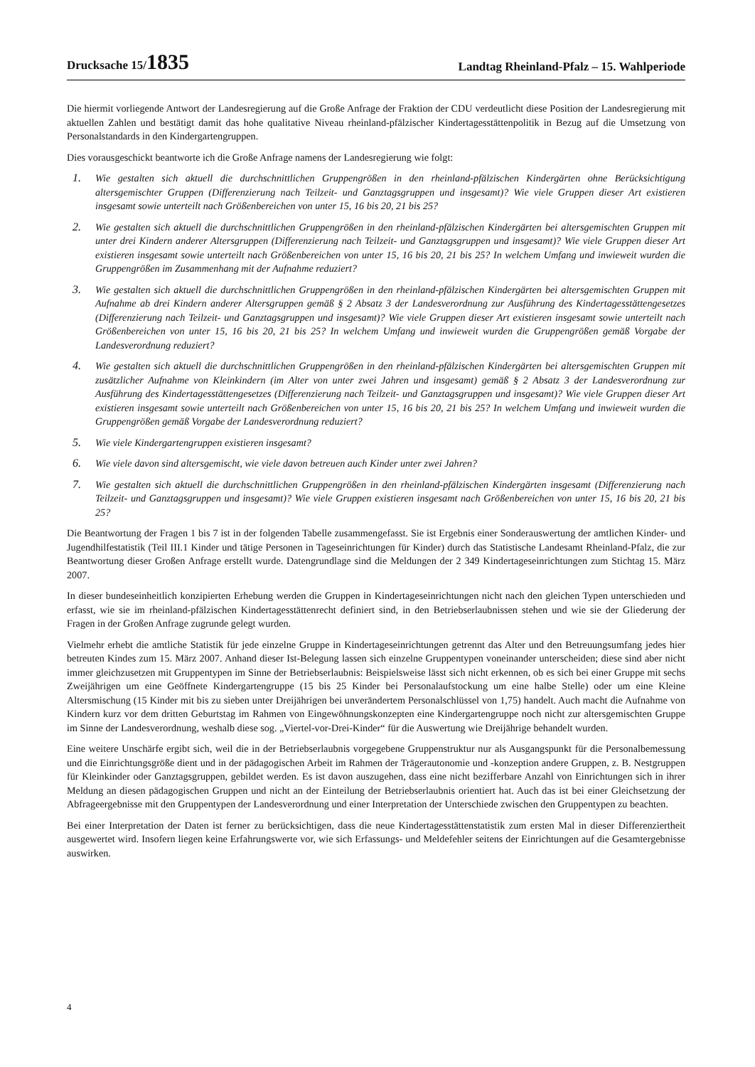Drucksache 15/1835 Landtag Rheinland-Pfalz – 15. Wahlperiode
Die hiermit vorliegende Antwort der Landesregierung auf die Große Anfrage der Fraktion der CDU verdeutlicht diese Position der Landesregierung mit aktuellen Zahlen und bestätigt damit das hohe qualitative Niveau rheinland-pfälzischer Kindertagesstätten­politik in Bezug auf die Umsetzung von Personalstandards in den Kindergartengruppen.
Dies vorausgeschickt beantworte ich die Große Anfrage namens der Landesregierung wie folgt:
1.
Wie gestalten sich aktuell die durchschnittlichen Gruppengrößen in den rheinland-pfälzischen Kindergärten ohne Berücksichtigung altersgemischter Gruppen (Differenzierung nach Teilzeit- und Ganztagsgruppen und insgesamt)? Wie viele Gruppen dieser Art existieren insgesamt sowie unterteilt nach Größenbereichen von unter 15, 16 bis 20, 21 bis 25?
2.
Wie gestalten sich aktuell die durchschnittlichen Gruppengrößen in den rheinland-pfälzischen Kindergärten bei altersgemischten Gruppen mit unter drei Kindern anderer Altersgruppen (Differenzierung nach Teilzeit- und Ganztagsgruppen und insgesamt)? Wie viele Gruppen dieser Art existieren insgesamt sowie unterteilt nach Größenbereichen von unter 15, 16 bis 20, 21 bis 25? In welchem Umfang und inwieweit wurden die Gruppengrößen im Zusammenhang mit der Aufnahme reduziert?
3.
Wie gestalten sich aktuell die durchschnittlichen Gruppengrößen in den rheinland-pfälzischen Kindergärten bei altersgemischten Gruppen mit Aufnahme ab drei Kindern anderer Altersgruppen gemäß § 2 Absatz 3 der Landesverordnung zur Ausführung des Kindertagesstättengesetzes (Differenzierung nach Teilzeit- und Ganztagsgruppen und insgesamt)? Wie viele Gruppen dieser Art existieren insgesamt sowie unterteilt nach Größenbereichen von unter 15, 16 bis 20, 21 bis 25? In welchem Umfang und inwieweit wurden die Gruppengrößen gemäß Vorgabe der Landesverordnung reduziert?
4.
Wie gestalten sich aktuell die durchschnittlichen Gruppengrößen in den rheinland-pfälzischen Kindergärten bei altersgemischten Gruppen mit zusätzlicher Aufnahme von Kleinkindern (im Alter von unter zwei Jahren und insgesamt) gemäß § 2 Absatz 3 der Landesverordnung zur Ausführung des Kindertagesstättengesetzes (Differenzierung nach Teilzeit- und Ganztagsgruppen und insgesamt)? Wie viele Gruppen dieser Art existieren insgesamt sowie unterteilt nach Größenbereichen von unter 15, 16 bis 20, 21 bis 25? In welchem Umfang und inwieweit wurden die Gruppengrößen gemäß Vorgabe der Landesverordnung reduziert?
5.
Wie viele Kindergartengruppen existieren insgesamt?
6.
Wie viele davon sind altersgemischt, wie viele davon betreuen auch Kinder unter zwei Jahren?
7.
Wie gestalten sich aktuell die durchschnittlichen Gruppengrößen in den rheinland-pfälzischen Kindergärten insgesamt (Differenzierung nach Teilzeit- und Ganztagsgruppen und insgesamt)? Wie viele Gruppen existieren insgesamt nach Größenbereichen von unter 15, 16 bis 20, 21 bis 25?
Die Beantwortung der Fragen 1 bis 7 ist in der folgenden Tabelle zusammengefasst. Sie ist Ergebnis einer Sonderauswertung der amtlichen Kinder- und Jugendhilfestatistik (Teil III.1 Kinder und tätige Personen in Tageseinrichtungen für Kinder) durch das Statistische Landesamt Rheinland-Pfalz, die zur Beantwortung dieser Großen Anfrage erstellt wurde. Datengrundlage sind die Meldungen der 2 349 Kindertageseinrichtungen zum Stichtag 15. März 2007.
In dieser bundeseinheitlich konzipierten Erhebung werden die Gruppen in Kindertageseinrichtungen nicht nach den gleichen Typen unterschieden und erfasst, wie sie im rheinland-pfälzischen Kindertagesstättenrecht definiert sind, in den Betriebserlaubnissen stehen und wie sie der Gliederung der Fragen in der Großen Anfrage zugrunde gelegt wurden.
Vielmehr erhebt die amtliche Statistik für jede einzelne Gruppe in Kindertageseinrichtungen getrennt das Alter und den Betreuungsumfang jedes hier betreuten Kindes zum 15. März 2007. Anhand dieser Ist-Belegung lassen sich einzelne Gruppentypen voneinander unterscheiden; diese sind aber nicht immer gleichzusetzen mit Gruppentypen im Sinne der Betriebserlaubnis: Beispielsweise lässt sich nicht erkennen, ob es sich bei einer Gruppe mit sechs Zweijährigen um eine Geöffnete Kindergartengruppe (15 bis 25 Kinder bei Personalaufstockung um eine halbe Stelle) oder um eine Kleine Altersmischung (15 Kinder mit bis zu sieben unter Dreijährigen bei unverändertem Personalschlüssel von 1,75) handelt. Auch macht die Aufnahme von Kindern kurz vor dem dritten Geburtstag im Rahmen von Eingewöhnungskonzepten eine Kindergartengruppe noch nicht zur altersgemischten Gruppe im Sinne der Landesverordnung, weshalb diese sog. „Viertel-vor-Drei-Kinder“ für die Auswertung wie Dreijährige behandelt wurden.
Eine weitere Unschärfe ergibt sich, weil die in der Betriebserlaubnis vorgegebene Gruppenstruktur nur als Ausgangspunkt für die Personalbemessung und die Einrichtungsgröße dient und in der pädagogischen Arbeit im Rahmen der Trägerautonomie und -konzeption andere Gruppen, z. B. Nestgruppen für Kleinkinder oder Ganztagsgruppen, gebildet werden. Es ist davon auszugehen, dass eine nicht bezifferbare Anzahl von Einrichtungen sich in ihrer Meldung an diesen pädagogischen Gruppen und nicht an der Einteilung der Betriebserlaubnis orientiert hat. Auch das ist bei einer Gleichsetzung der Abfrageergebnisse mit den Gruppentypen der Landesverordnung und einer Interpretation der Unterschiede zwischen den Gruppentypen zu beachten.
Bei einer Interpretation der Daten ist ferner zu berücksichtigen, dass die neue Kindertagesstättenstatistik zum ersten Mal in dieser Differenziertheit ausgewertet wird. Insofern liegen keine Erfahrungswerte vor, wie sich Erfassungs- und Meldefehler seitens der Einrichtungen auf die Gesamtergebnisse auswirken.
4